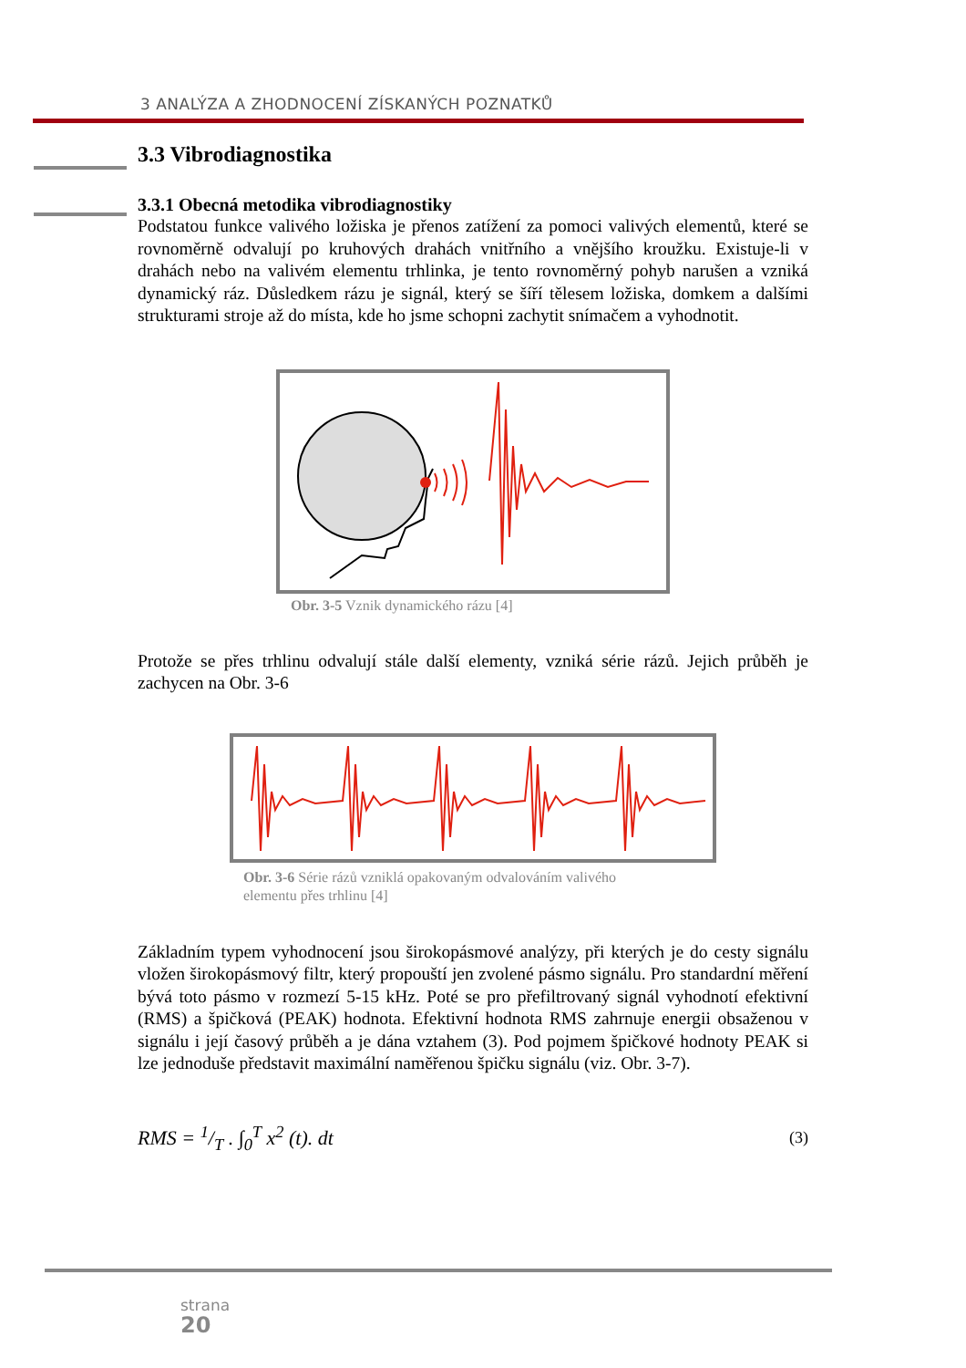3 ANALÝZA A ZHODNOCENÍ ZÍSKANÝCH POZNATKŮ
3.3 Vibrodiagnostika
3.3.1 Obecná metodika vibrodiagnostiky
Podstatou funkce valivého ložiska je přenos zatížení za pomoci valivých elementů, které se rovnoměrně odvalují po kruhových drahách vnitřního a vnějšího kroužku. Existuje-li v drahách nebo na valivém elementu trhlinka, je tento rovnoměrný pohyb narušen a vzniká dynamický ráz. Důsledkem rázu je signál, který se šíří tělesem ložiska, domkem a dalšími strukturami stroje až do místa, kde ho jsme schopni zachytit snímačem a vyhodnotit.
Obr. 3-5 Vznik dynamického rázu [4]
Protože se přes trhlinu odvalují stále další elementy, vzniká série rázů. Jejich průběh je zachycen na Obr. 3-6
Obr. 3-6 Série rázů vzniklá opakovaným odvalováním valivého elementu přes trhlinu [4]
Základním typem vyhodnocení jsou širokopásmové analýzy, při kterých je do cesty signálu vložen širokopásmový filtr, který propouští jen zvolené pásmo signálu. Pro standardní měření bývá toto pásmo v rozmezí 5-15 kHz. Poté se pro přefiltrovaný signál vyhodnotí efektivní (RMS) a špičková (PEAK) hodnota. Efektivní hodnota RMS zahrnuje energii obsaženou v signálu i její časový průběh a je dána vztahem (3). Pod pojmem špičkové hodnoty PEAK si lze jednoduše představit maximální naměřenou špičku signálu (viz. Obr. 3-7).
RMS = 1/T . ∫<sub>0</sub><sup>T</sup> x<sup>2</sup> (t). dt (3)
strana
20